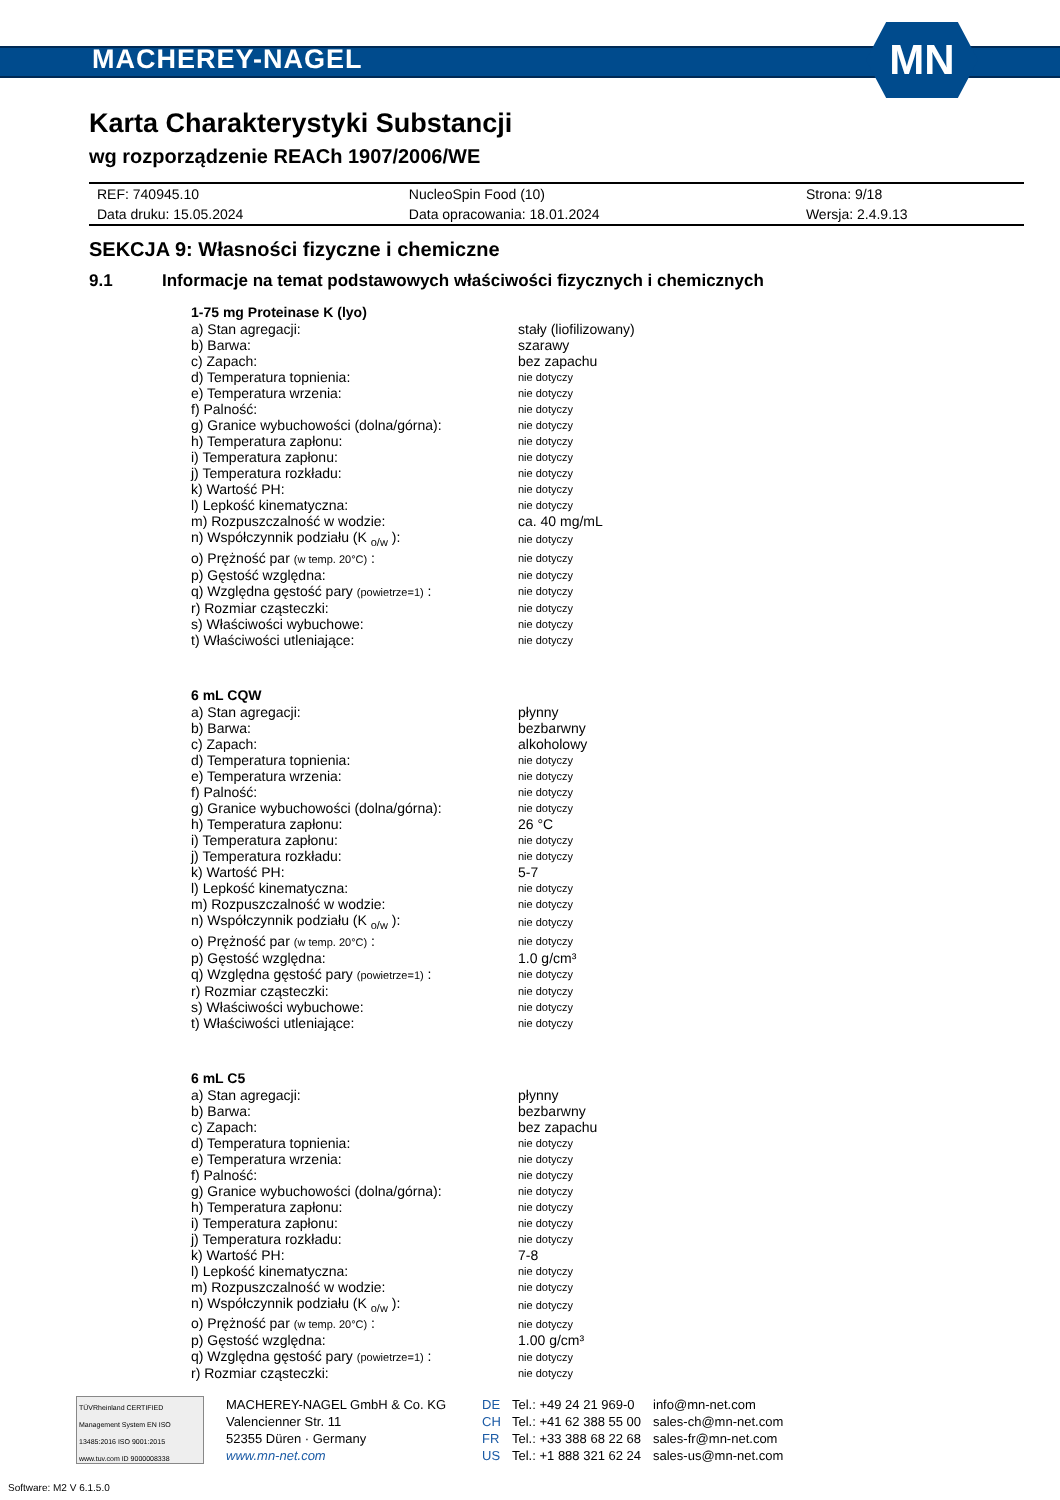MACHEREY-NAGEL
MN
Karta Charakterystyki Substancji
wg rozporządzenie REACh 1907/2006/WE
| REF: 740945.10 | NucleoSpin Food (10) | Strona: 9/18 |
| Data druku: 15.05.2024 | Data opracowania: 18.01.2024 | Wersja: 2.4.9.13 |
SEKCJA 9: Własności fizyczne i chemiczne
9.1 Informacje na temat podstawowych właściwości fizycznych i chemicznych
1-75 mg Proteinase K (lyo)
| a) Stan agregacji: | stały (liofilizowany) |
| b) Barwa: | szarawy |
| c) Zapach: | bez zapachu |
| d) Temperatura topnienia: | nie dotyczy |
| e) Temperatura wrzenia: | nie dotyczy |
| f) Palność: | nie dotyczy |
| g) Granice wybuchowości (dolna/górna): | nie dotyczy |
| h) Temperatura zapłonu: | nie dotyczy |
| i) Temperatura zapłonu: | nie dotyczy |
| j) Temperatura rozkładu: | nie dotyczy |
| k) Wartość PH: | nie dotyczy |
| l) Lepkość kinematyczna: | nie dotyczy |
| m) Rozpuszczalność w wodzie: | ca. 40 mg/mL |
| n) Współczynnik podziału (K <sub>o/w</sub> ): | nie dotyczy |
| o) Prężność par (w temp. 20°C) : | nie dotyczy |
| p) Gęstość względna: | nie dotyczy |
| q) Względna gęstość pary (powietrze=1) : | nie dotyczy |
| r) Rozmiar cząsteczki: | nie dotyczy |
| s) Właściwości wybuchowe: | nie dotyczy |
| t) Właściwości utleniające: | nie dotyczy |
6 mL CQW
| a) Stan agregacji: | płynny |
| b) Barwa: | bezbarwny |
| c) Zapach: | alkoholowy |
| d) Temperatura topnienia: | nie dotyczy |
| e) Temperatura wrzenia: | nie dotyczy |
| f) Palność: | nie dotyczy |
| g) Granice wybuchowości (dolna/górna): | nie dotyczy |
| h) Temperatura zapłonu: | 26 °C |
| i) Temperatura zapłonu: | nie dotyczy |
| j) Temperatura rozkładu: | nie dotyczy |
| k) Wartość PH: | 5-7 |
| l) Lepkość kinematyczna: | nie dotyczy |
| m) Rozpuszczalność w wodzie: | nie dotyczy |
| n) Współczynnik podziału (K <sub>o/w</sub> ): | nie dotyczy |
| o) Prężność par (w temp. 20°C) : | nie dotyczy |
| p) Gęstość względna: | 1.0 g/cm³ |
| q) Względna gęstość pary (powietrze=1) : | nie dotyczy |
| r) Rozmiar cząsteczki: | nie dotyczy |
| s) Właściwości wybuchowe: | nie dotyczy |
| t) Właściwości utleniające: | nie dotyczy |
6 mL C5
| a) Stan agregacji: | płynny |
| b) Barwa: | bezbarwny |
| c) Zapach: | bez zapachu |
| d) Temperatura topnienia: | nie dotyczy |
| e) Temperatura wrzenia: | nie dotyczy |
| f) Palność: | nie dotyczy |
| g) Granice wybuchowości (dolna/górna): | nie dotyczy |
| h) Temperatura zapłonu: | nie dotyczy |
| i) Temperatura zapłonu: | nie dotyczy |
| j) Temperatura rozkładu: | nie dotyczy |
| k) Wartość PH: | 7-8 |
| l) Lepkość kinematyczna: | nie dotyczy |
| m) Rozpuszczalność w wodzie: | nie dotyczy |
| n) Współczynnik podziału (K <sub>o/w</sub> ): | nie dotyczy |
| o) Prężność par (w temp. 20°C) : | nie dotyczy |
| p) Gęstość względna: | 1.00 g/cm³ |
| q) Względna gęstość pary (powietrze=1) : | nie dotyczy |
| r) Rozmiar cząsteczki: | nie dotyczy |
TÜVRheinland CERTIFIED
Management System EN ISO 13485:2016 ISO 9001:2015
www.tuv.com ID 9000008338
MACHEREY-NAGEL GmbH & Co. KG
Valencienner Str. 11
52355 Düren · Germany
www.mn-net.com
DE
CH
FR
US
Tel.: +49 24 21 969-0
Tel.: +41 62 388 55 00
Tel.: +33 388 68 22 68
Tel.: +1 888 321 62 24
info@mn-net.com
sales-ch@mn-net.com
sales-fr@mn-net.com
sales-us@mn-net.com
Software: M2 V 6.1.5.0